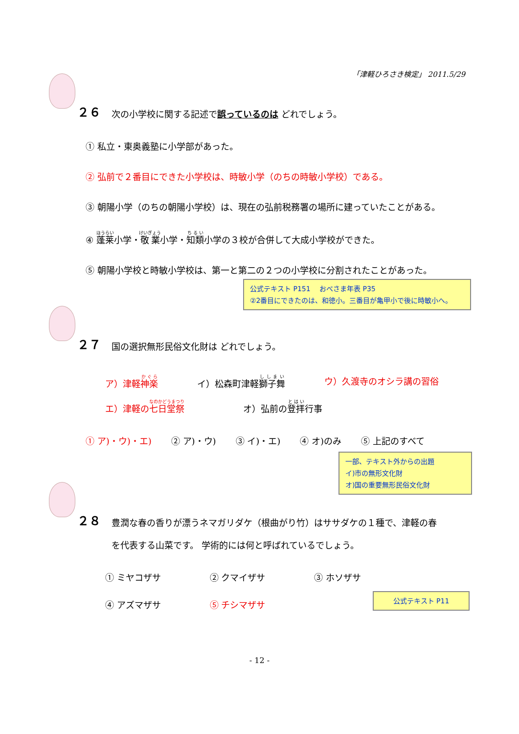「津軽ひろさき検定」 2011.5/29
２６ 次の小学校に関する記述で誤っているのは どれでしょう。
① 私立・東奥義塾に小学部があった。
② 弘前で２番目にできた小学校は、時敏小学（のちの時敏小学校）である。
③ 朝陽小学（のちの朝陽小学校）は、現在の弘前税務署の場所に建っていたことがある。
④ 蓬莱小学・敬業小学・知類小学の３校が合併して大成小学校ができた。
⑤ 朝陽小学校と時敏小学校は、第一と第二の２つの小学校に分割されたことがあった。
公式テキスト P151　 おべさま年表 P35
②2番目にできたのは、和徳小。三番目が亀甲小で後に時敏小へ。
２７ 国の選択無形民俗文化財は どれでしょう。
ア）津軽神楽 イ）松森町津軽獅子舞 ウ）久渡寺のオシラ講の習俗
エ）津軽の七日堂祭 オ）弘前の登拝行事
① ア)・ウ)・エ) ② ア)・ウ) ③ イ)・エ) ④ オ)のみ ⑤ 上記のすべて
一部、テキスト外からの出題
イ)市の無形文化財
オ)国の重要無形民俗文化財
２８ 豊潤な春の香りが漂うネマガリダケ（根曲がり竹）はササダケの１種で、津軽の春
を代表する山菜です。 学術的には何と呼ばれているでしょう。
① ミヤコザサ ② クマイザサ ③ ホソザサ
④ アズマザサ ⑤ チシマザサ
公式テキスト P11
- 12 -